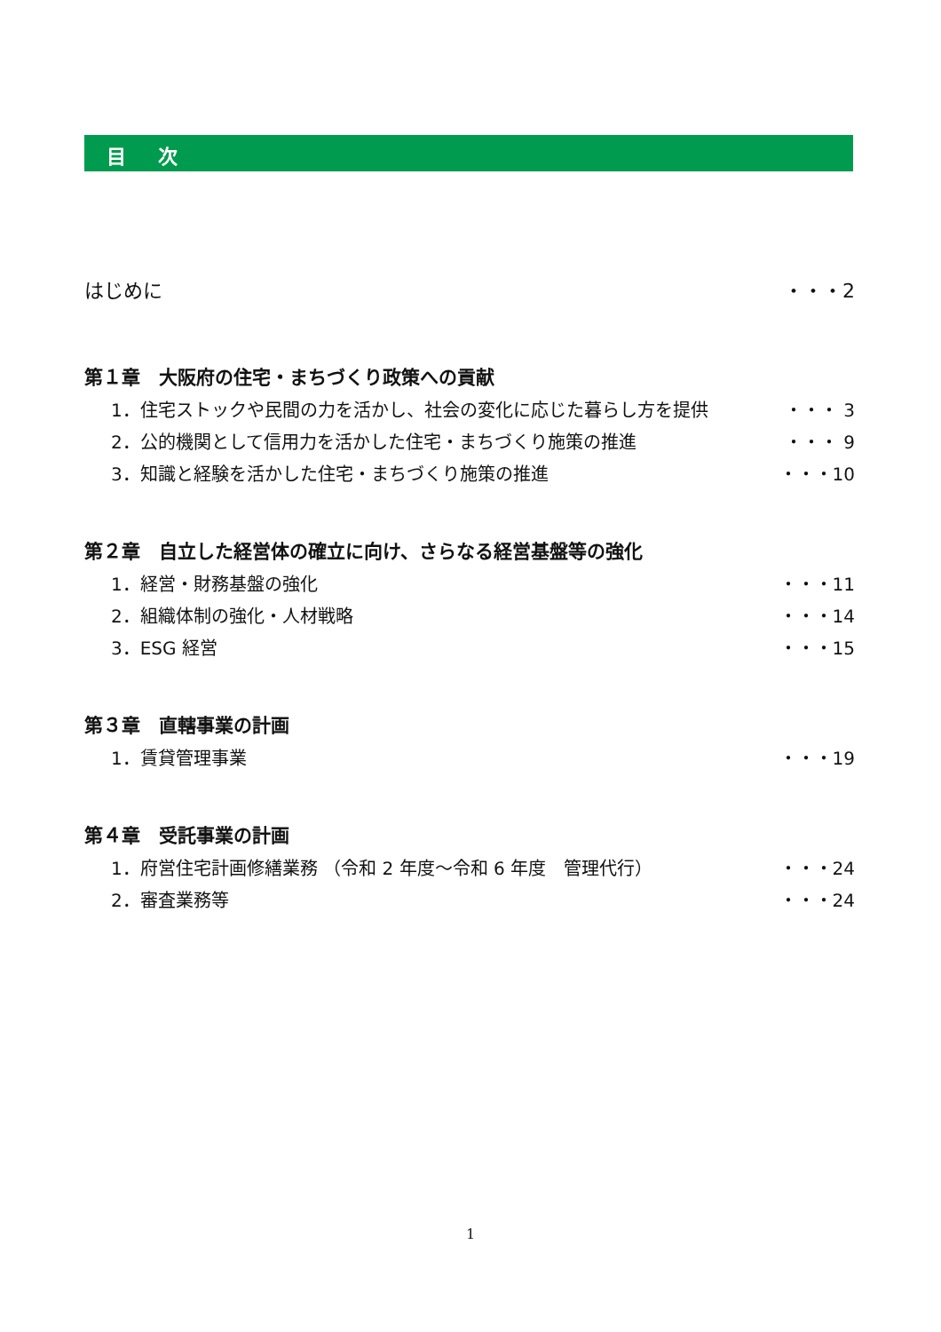目 次
はじめに ・・・2
第１章　大阪府の住宅・まちづくり政策への貢献
1．住宅ストックや民間の力を活かし、社会の変化に応じた暮らし方を提供 ・・・ 3
2．公的機関として信用力を活かした住宅・まちづくり施策の推進 ・・・ 9
3．知識と経験を活かした住宅・まちづくり施策の推進 ・・・10
第２章　自立した経営体の確立に向け、さらなる経営基盤等の強化
1．経営・財務基盤の強化 ・・・11
2．組織体制の強化・人材戦略 ・・・14
3．ESG 経営 ・・・15
第３章　直轄事業の計画
1．賃貸管理事業 ・・・19
第４章　受託事業の計画
1．府営住宅計画修繕業務 （令和 2 年度～令和 6 年度　管理代行） ・・・24
2．審査業務等 ・・・24
1